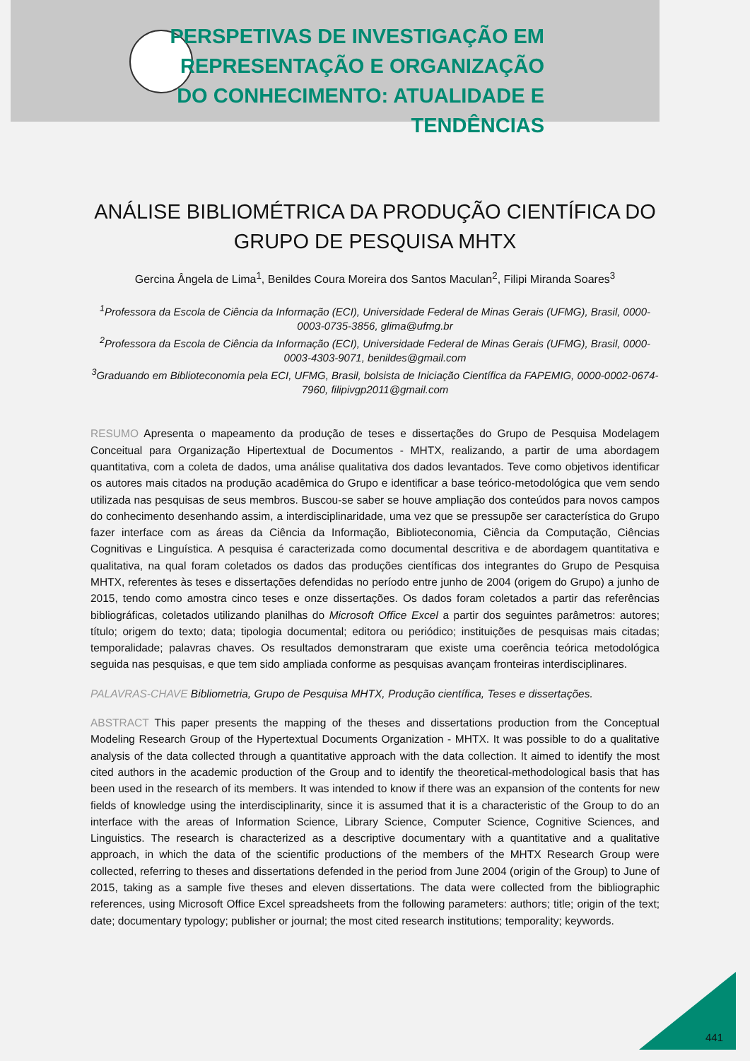PERSPETIVAS DE INVESTIGAÇÃO EM REPRESENTAÇÃO E ORGANIZAÇÃO DO CONHECIMENTO: ATUALIDADE E TENDÊNCIAS
ANÁLISE BIBLIOMÉTRICA DA PRODUÇÃO CIENTÍFICA DO GRUPO DE PESQUISA MHTX
Gercina Ângela de Lima<sup>1</sup>, Benildes Coura Moreira dos Santos Maculan<sup>2</sup>, Filipi Miranda Soares<sup>3</sup>
<sup>1</sup> Professora da Escola de Ciência da Informação (ECI), Universidade Federal de Minas Gerais (UFMG), Brasil, 0000-0003-0735-3856, glima@ufmg.br
<sup>2</sup> Professora da Escola de Ciência da Informação (ECI), Universidade Federal de Minas Gerais (UFMG), Brasil, 0000-0003-4303-9071, benildes@gmail.com
<sup>3</sup> Graduando em Biblioteconomia pela ECI, UFMG, Brasil, bolsista de Iniciação Científica da FAPEMIG, 0000-0002-0674-7960, filipivgp2011@gmail.com
RESUMO Apresenta o mapeamento da produção de teses e dissertações do Grupo de Pesquisa Modelagem Conceitual para Organização Hipertextual de Documentos - MHTX, realizando, a partir de uma abordagem quantitativa, com a coleta de dados, uma análise qualitativa dos dados levantados. Teve como objetivos identificar os autores mais citados na produção acadêmica do Grupo e identificar a base teórico-metodológica que vem sendo utilizada nas pesquisas de seus membros. Buscou-se saber se houve ampliação dos conteúdos para novos campos do conhecimento desenhando assim, a interdisciplinaridade, uma vez que se pressupõe ser característica do Grupo fazer interface com as áreas da Ciência da Informação, Biblioteconomia, Ciência da Computação, Ciências Cognitivas e Linguística. A pesquisa é caracterizada como documental descritiva e de abordagem quantitativa e qualitativa, na qual foram coletados os dados das produções científicas dos integrantes do Grupo de Pesquisa MHTX, referentes às teses e dissertações defendidas no período entre junho de 2004 (origem do Grupo) a junho de 2015, tendo como amostra cinco teses e onze dissertações. Os dados foram coletados a partir das referências bibliográficas, coletados utilizando planilhas do Microsoft Office Excel a partir dos seguintes parâmetros: autores; título; origem do texto; data; tipologia documental; editora ou periódico; instituições de pesquisas mais citadas; temporalidade; palavras chaves. Os resultados demonstraram que existe uma coerência teórica metodológica seguida nas pesquisas, e que tem sido ampliada conforme as pesquisas avançam fronteiras interdisciplinares.
PALAVRAS-CHAVE Bibliometria, Grupo de Pesquisa MHTX, Produção científica, Teses e dissertações.
ABSTRACT This paper presents the mapping of the theses and dissertations production from the Conceptual Modeling Research Group of the Hypertextual Documents Organization - MHTX. It was possible to do a qualitative analysis of the data collected through a quantitative approach with the data collection. It aimed to identify the most cited authors in the academic production of the Group and to identify the theoretical-methodological basis that has been used in the research of its members. It was intended to know if there was an expansion of the contents for new fields of knowledge using the interdisciplinarity, since it is assumed that it is a characteristic of the Group to do an interface with the areas of Information Science, Library Science, Computer Science, Cognitive Sciences, and Linguistics. The research is characterized as a descriptive documentary with a quantitative and a qualitative approach, in which the data of the scientific productions of the members of the MHTX Research Group were collected, referring to theses and dissertations defended in the period from June 2004 (origin of the Group) to June of 2015, taking as a sample five theses and eleven dissertations. The data were collected from the bibliographic references, using Microsoft Office Excel spreadsheets from the following parameters: authors; title; origin of the text; date; documentary typology; publisher or journal; the most cited research institutions; temporality; keywords.
441